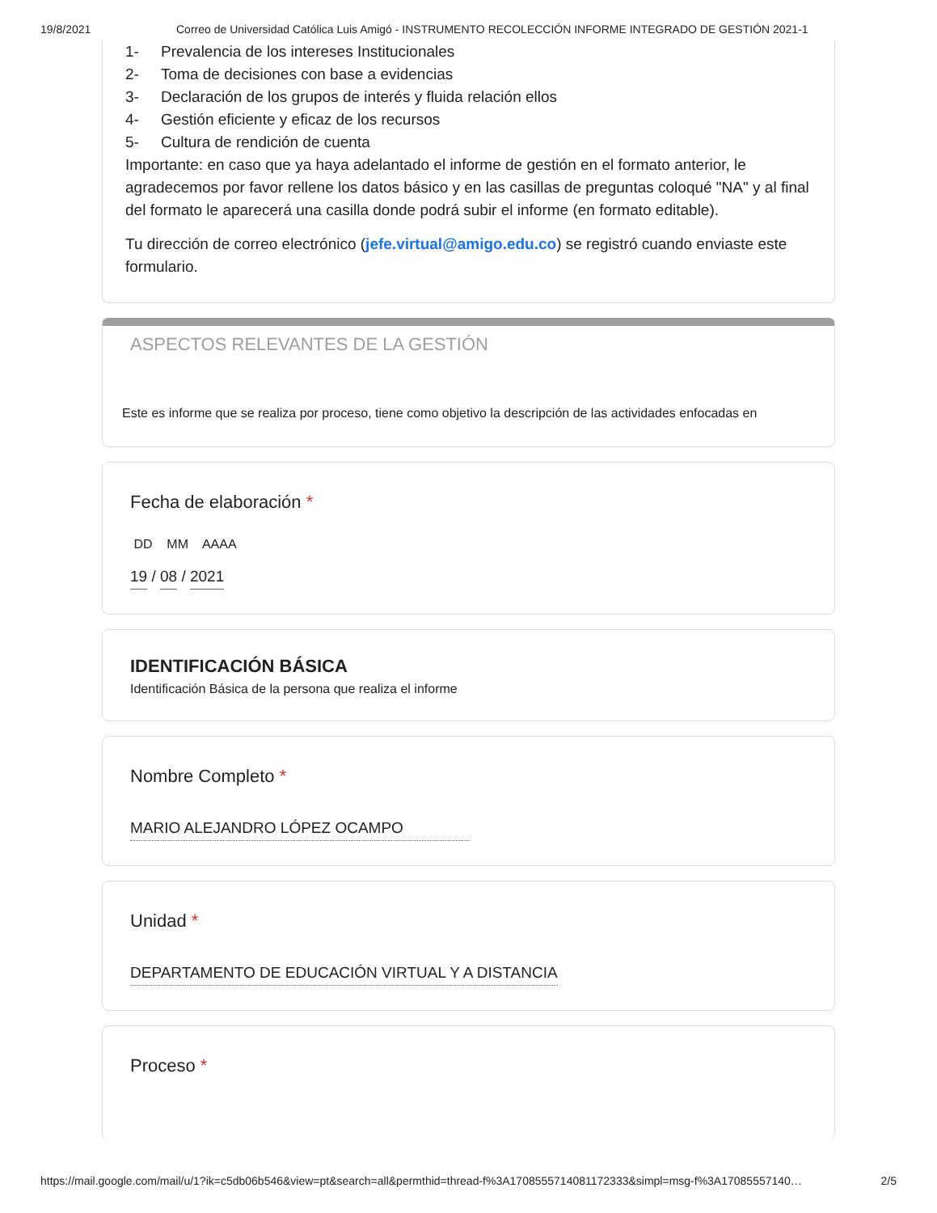19/8/2021 Correo de Universidad Católica Luis Amigó - INSTRUMENTO RECOLECCIÓN INFORME INTEGRADO DE GESTIÓN 2021-1
1- Prevalencia de los intereses Institucionales
2- Toma de decisiones con base a evidencias
3- Declaración de los grupos de interés y fluida relación ellos
4- Gestión eficiente y eficaz de los recursos
5- Cultura de rendición de cuenta
Importante: en caso que ya haya adelantado el informe de gestión en el formato anterior, le agradecemos por favor rellene los datos básico y en las casillas de preguntas coloqué "NA" y al final del formato le aparecerá una casilla donde podrá subir el informe (en formato editable).
Tu dirección de correo electrónico (jefe.virtual@amigo.edu.co) se registró cuando enviaste este formulario.
ASPECTOS RELEVANTES DE LA GESTIÓN
Este es informe que se realiza por proceso, tiene como objetivo la descripción de las actividades enfocadas en
Fecha de elaboración *
DD MM AAAA
19 / 08 / 2021
IDENTIFICACIÓN BÁSICA
Identificación Básica de la persona que realiza el informe
Nombre Completo *
MARIO ALEJANDRO LÓPEZ OCAMPO
Unidad *
DEPARTAMENTO DE EDUCACIÓN VIRTUAL Y A DISTANCIA
Proceso *
https://mail.google.com/mail/u/1?ik=c5db06b546&view=pt&search=all&permthid=thread-f%3A1708555714081172333&simpl=msg-f%3A17085557140… 2/5